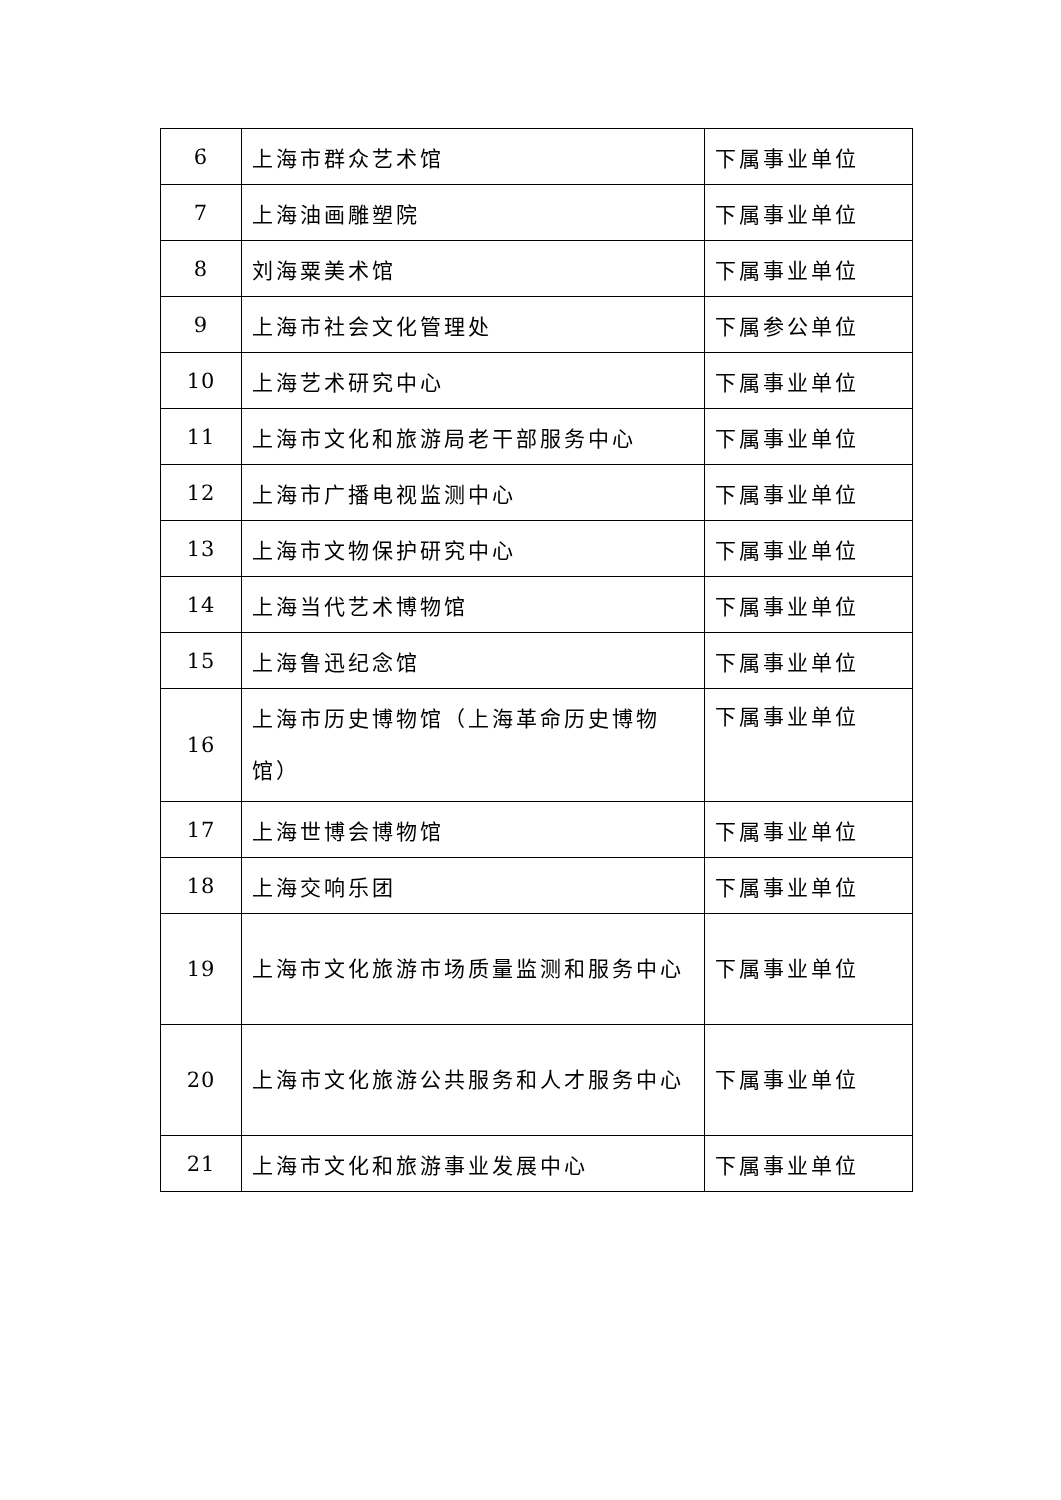| 6 | 上海市群众艺术馆 | 下属事业单位 |
| 7 | 上海油画雕塑院 | 下属事业单位 |
| 8 | 刘海粟美术馆 | 下属事业单位 |
| 9 | 上海市社会文化管理处 | 下属参公单位 |
| 10 | 上海艺术研究中心 | 下属事业单位 |
| 11 | 上海市文化和旅游局老干部服务中心 | 下属事业单位 |
| 12 | 上海市广播电视监测中心 | 下属事业单位 |
| 13 | 上海市文物保护研究中心 | 下属事业单位 |
| 14 | 上海当代艺术博物馆 | 下属事业单位 |
| 15 | 上海鲁迅纪念馆 | 下属事业单位 |
| 16 | 上海市历史博物馆（上海革命历史博物馆） | 下属事业单位 |
| 17 | 上海世博会博物馆 | 下属事业单位 |
| 18 | 上海交响乐团 | 下属事业单位 |
| 19 | 上海市文化旅游市场质量监测和服务中心 | 下属事业单位 |
| 20 | 上海市文化旅游公共服务和人才服务中心 | 下属事业单位 |
| 21 | 上海市文化和旅游事业发展中心 | 下属事业单位 |